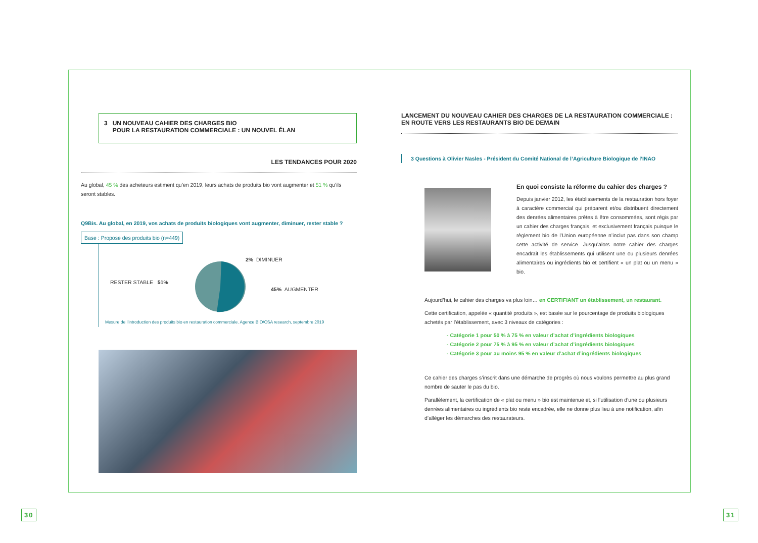3 UN NOUVEAU CAHIER DES CHARGES BIO
POUR LA RESTAURATION COMMERCIALE : UN NOUVEL ÉLAN
LES TENDANCES POUR 2020
Au global, 45 % des acheteurs estiment qu’en 2019, leurs achats de produits bio vont augmenter et 51 % qu’ils seront stables.
Q9Bis. Au global, en 2019, vos achats de produits biologiques vont augmenter, diminuer, rester stable ?
Base : Propose des produits bio (n=449)
2% DIMINUER
RESTER STABLE 51%
45% AUGMENTER
Mesure de l’introduction des produits bio en restauration commerciale. Agence BIO/CSA research, septembre 2019
LANCEMENT DU NOUVEAU CAHIER DES CHARGES DE LA RESTAURATION COMMERCIALE :
EN ROUTE VERS LES RESTAURANTS BIO DE DEMAIN
3 Questions à Olivier Nasles - Président du Comité National de l’Agriculture Biologique de l’INAO
En quoi consiste la réforme du cahier des charges ?
Depuis janvier 2012, les établissements de la restauration hors foyer à caractère commercial qui préparent et/ou distribuent directement des denrées alimentaires prêtes à être consommées, sont régis par un cahier des charges français, et exclusivement français puisque le règlement bio de l’Union européenne n’inclut pas dans son champ cette activité de service. Jusqu’alors notre cahier des charges encadrait les établissements qui utilisent une ou plusieurs denrées alimentaires ou ingrédients bio et certifient « un plat ou un menu » bio.
Aujourd’hui, le cahier des charges va plus loin… en CERTIFIANT un établissement, un restaurant.
Cette certification, appelée « quantité produits », est basée sur le pourcentage de produits biologiques achetés par l’établissement, avec 3 niveaux de catégories :
- Catégorie 1 pour 50 % à 75 % en valeur d’achat d’ingrédients biologiques
- Catégorie 2 pour 75 % à 95 % en valeur d’achat d’ingrédients biologiques
- Catégorie 3 pour au moins 95 % en valeur d’achat d’ingrédients biologiques
Ce cahier des charges s’inscrit dans une démarche de progrès où nous voulons permettre au plus grand nombre de sauter le pas du bio.
Parallèlement, la certification de « plat ou menu » bio est maintenue et, si l’utilisation d’une ou plusieurs denrées alimentaires ou ingrédients bio reste encadrée, elle ne donne plus lieu à une notification, afin d’alléger les démarches des restaurateurs.
30 31